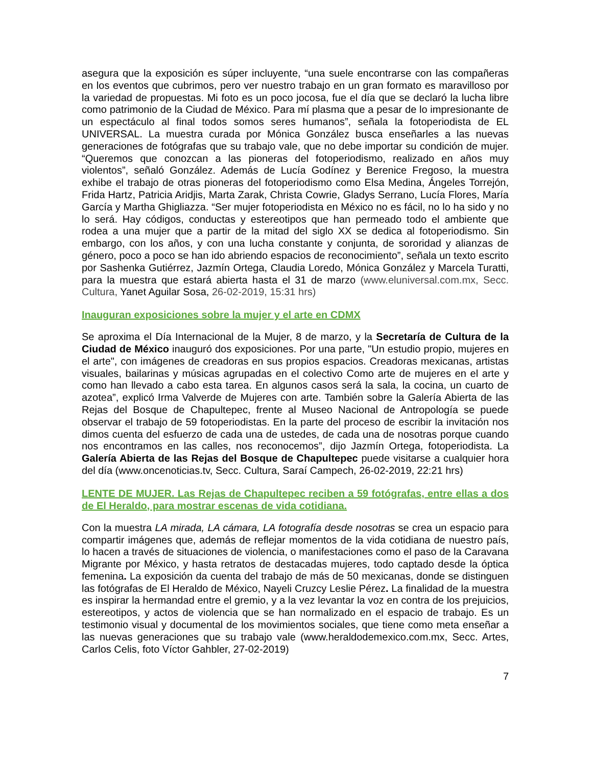asegura que la exposición es súper incluyente, “una suele encontrarse con las compañeras en los eventos que cubrimos, pero ver nuestro trabajo en un gran formato es maravilloso por la variedad de propuestas. Mi foto es un poco jocosa, fue el día que se declaró la lucha libre como patrimonio de la Ciudad de México. Para mí plasma que a pesar de lo impresionante de un espectáculo al final todos somos seres humanos”, señala la fotoperiodista de EL UNIVERSAL. La muestra curada por Mónica González busca enseñarles a las nuevas generaciones de fotógrafas que su trabajo vale, que no debe importar su condición de mujer. “Queremos que conozcan a las pioneras del fotoperiodismo, realizado en años muy violentos”, señaló González. Además de Lucía Godínez y Berenice Fregoso, la muestra exhibe el trabajo de otras pioneras del fotoperiodismo como Elsa Medina, Ángeles Torrejón, Frida Hartz, Patricia Aridjis, Marta Zarak, Christa Cowrie, Gladys Serrano, Lucía Flores, María García y Martha Ghigliazza. “Ser mujer fotoperiodista en México no es fácil, no lo ha sido y no lo será. Hay códigos, conductas y estereotipos que han permeado todo el ambiente que rodea a una mujer que a partir de la mitad del siglo XX se dedica al fotoperiodismo. Sin embargo, con los años, y con una lucha constante y conjunta, de sororidad y alianzas de género, poco a poco se han ido abriendo espacios de reconocimiento”, señala un texto escrito por Sashenka Gutiérrez, Jazmín Ortega, Claudia Loredo, Mónica González y Marcela Turatti, para la muestra que estará abierta hasta el 31 de marzo (www.eluniversal.com.mx, Secc. Cultura, Yanet Aguilar Sosa, 26-02-2019, 15:31 hrs)
Inauguran exposiciones sobre la mujer y el arte en CDMX
Se aproxima el Día Internacional de la Mujer, 8 de marzo, y la Secretaría de Cultura de la Ciudad de México inauguró dos exposiciones. Por una parte, "Un estudio propio, mujeres en el arte", con imágenes de creadoras en sus propios espacios. Creadoras mexicanas, artistas visuales, bailarinas y músicas agrupadas en el colectivo Como arte de mujeres en el arte y como han llevado a cabo esta tarea. En algunos casos será la sala, la cocina, un cuarto de azotea”, explicó Irma Valverde de Mujeres con arte. También sobre la Galería Abierta de las Rejas del Bosque de Chapultepec, frente al Museo Nacional de Antropología se puede observar el trabajo de 59 fotoperiodistas. En la parte del proceso de escribir la invitación nos dimos cuenta del esfuerzo de cada una de ustedes, de cada una de nosotras porque cuando nos encontramos en las calles, nos reconocemos”, dijo Jazmín Ortega, fotoperiodista. La Galería Abierta de las Rejas del Bosque de Chapultepec puede visitarse a cualquier hora del día (www.oncenoticias.tv, Secc. Cultura, Saraí Campech, 26-02-2019, 22:21 hrs)
LENTE DE MUJER. Las Rejas de Chapultepec reciben a 59 fotógrafas, entre ellas a dos de El Heraldo, para mostrar escenas de vida cotidiana.
Con la muestra LA mirada, LA cámara, LA fotografía desde nosotras se crea un espacio para compartir imágenes que, además de reflejar momentos de la vida cotidiana de nuestro país, lo hacen a través de situaciones de violencia, o manifestaciones como el paso de la Caravana Migrante por México, y hasta retratos de destacadas mujeres, todo captado desde la óptica femenina. La exposición da cuenta del trabajo de más de 50 mexicanas, donde se distinguen las fotógrafas de El Heraldo de México, Nayeli Cruzcy Leslie Pérez. La finalidad de la muestra es inspirar la hermandad entre el gremio, y a la vez levantar la voz en contra de los prejuicios, estereotipos, y actos de violencia que se han normalizado en el espacio de trabajo. Es un testimonio visual y documental de los movimientos sociales, que tiene como meta enseñar a las nuevas generaciones que su trabajo vale (www.heraldodemexico.com.mx, Secc. Artes, Carlos Celis, foto Víctor Gahbler, 27-02-2019)
7